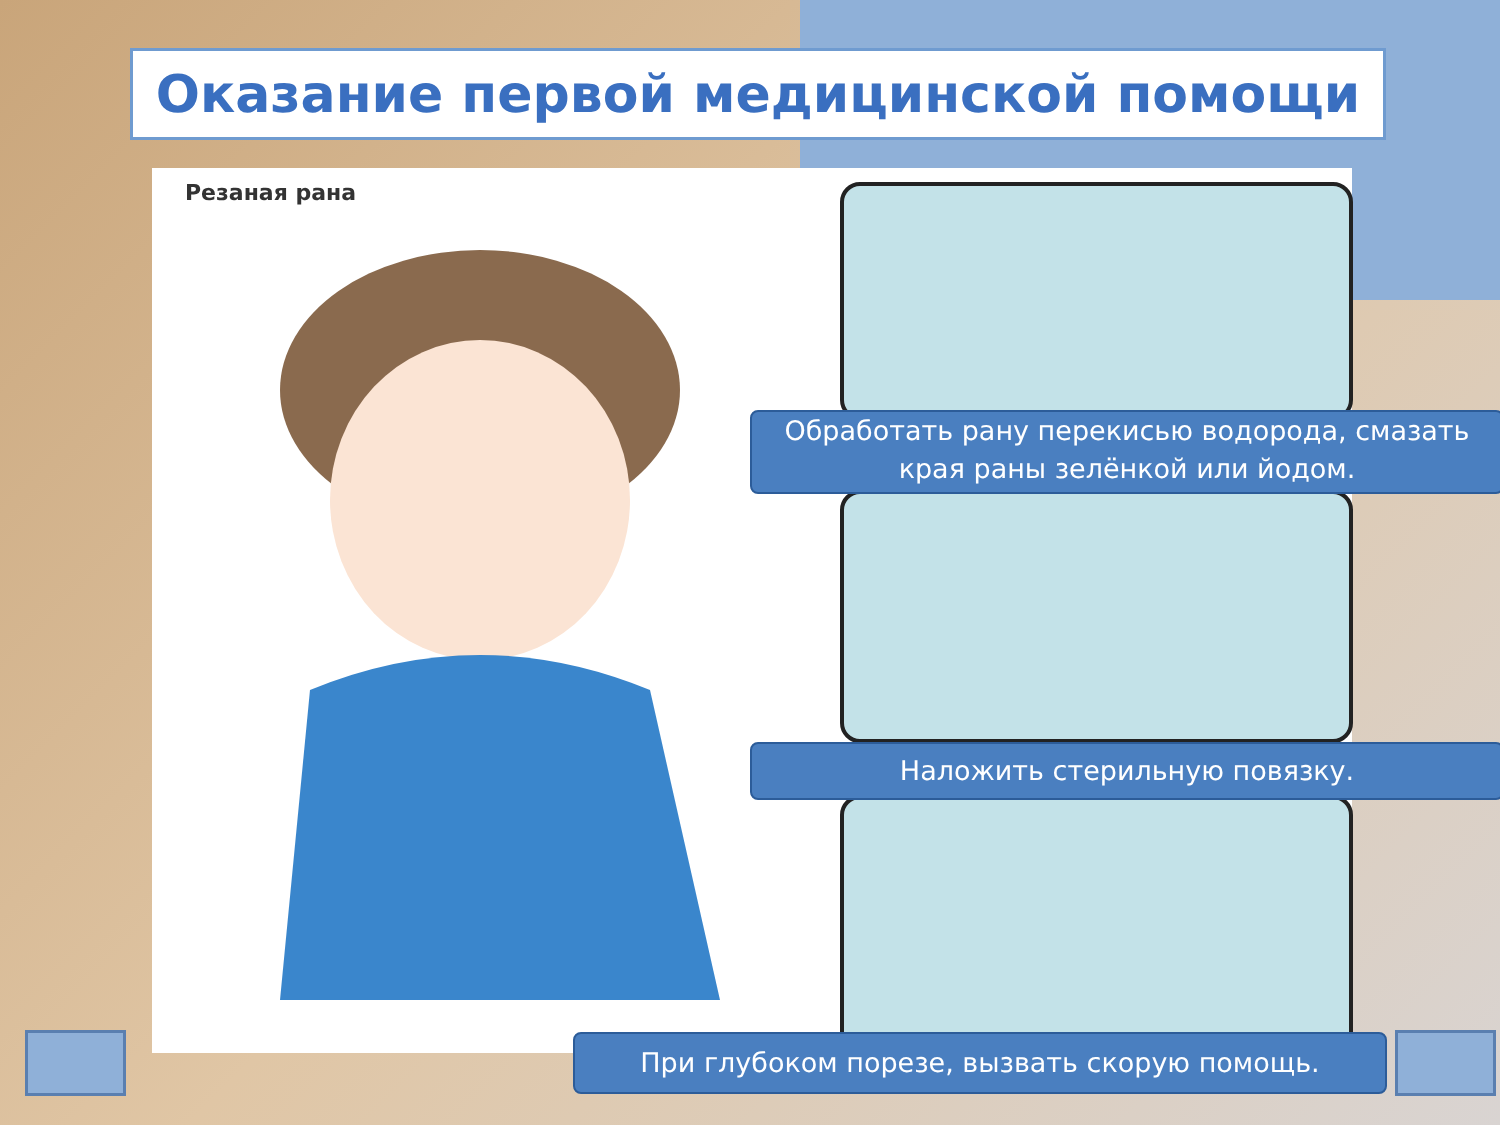Оказание первой медицинской помощи
Резаная рана
Обработать рану перекисью водорода, смазать края раны зелёнкой или йодом.
Наложить стерильную повязку.
При глубоком порезе, вызвать скорую помощь.